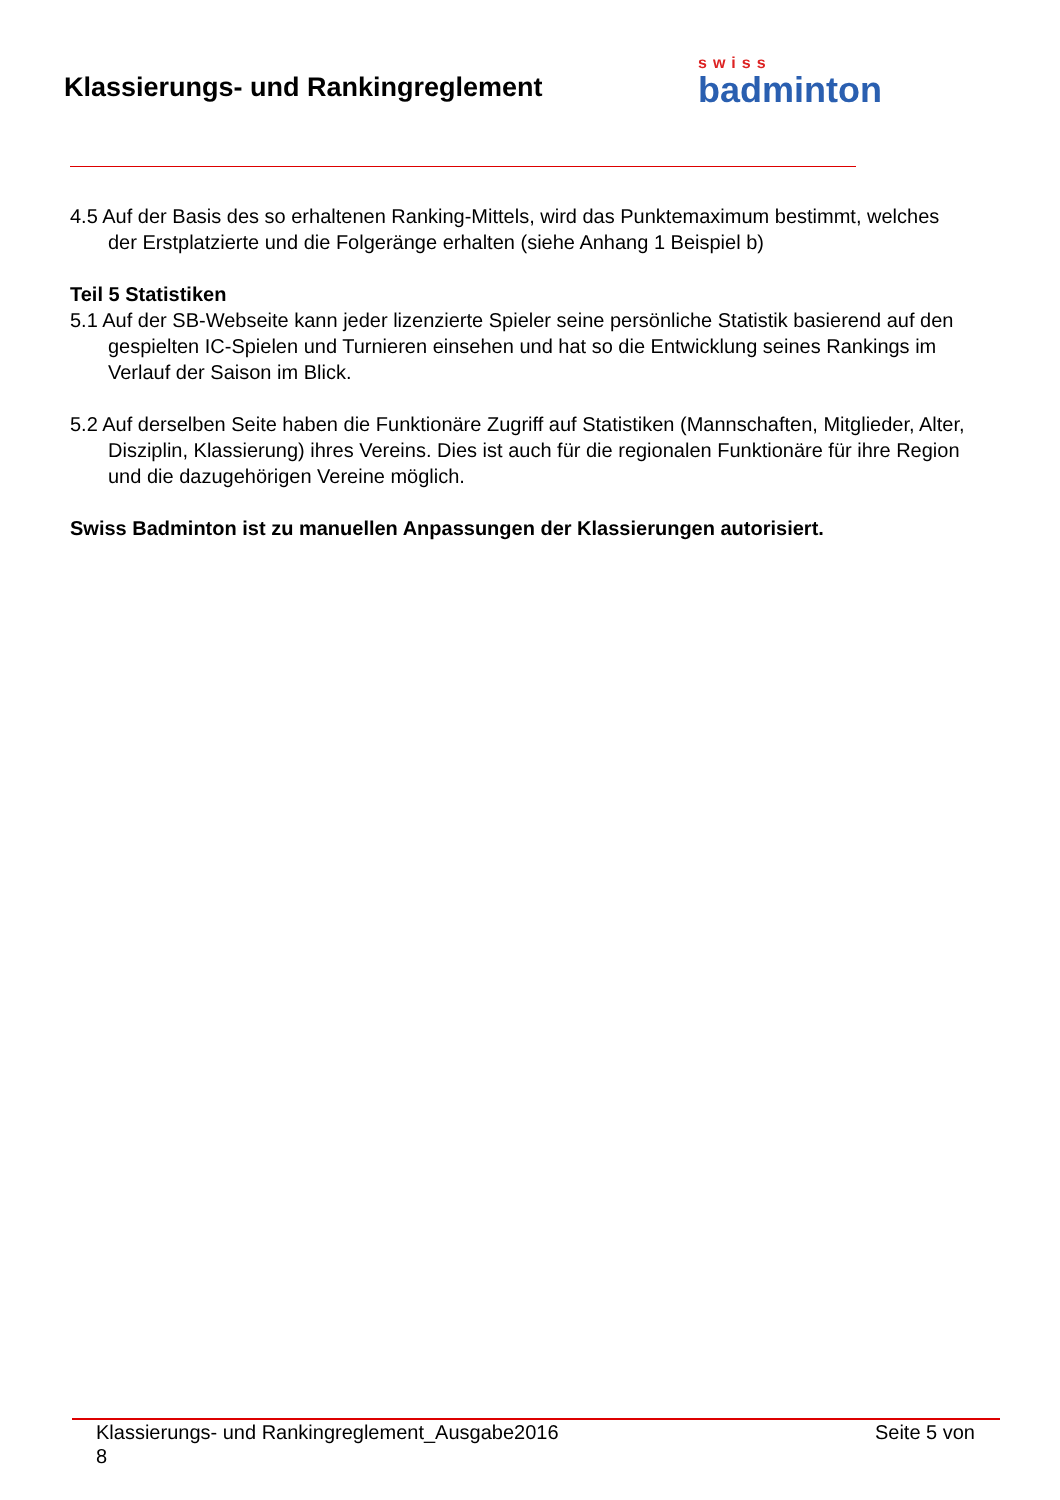Klassierungs- und Rankingreglement
swiss
badminton
4.5 Auf der Basis des so erhaltenen Ranking-Mittels, wird das Punktemaximum bestimmt, welches der Erstplatzierte und die Folgeränge erhalten (siehe Anhang 1 Beispiel b)
Teil 5 Statistiken
5.1 Auf der SB-Webseite kann jeder lizenzierte Spieler seine persönliche Statistik basierend auf den gespielten IC-Spielen und Turnieren einsehen und hat so die Entwicklung seines Rankings im Verlauf der Saison im Blick.
5.2 Auf derselben Seite haben die Funktionäre Zugriff auf Statistiken (Mannschaften, Mitglieder, Alter, Disziplin, Klassierung) ihres Vereins. Dies ist auch für die regionalen Funktionäre für ihre Region und die dazugehörigen Vereine möglich.
Swiss Badminton ist zu manuellen Anpassungen der Klassierungen autorisiert.
Klassierungs- und Rankingreglement_Ausgabe2016 Seite 5 von
8